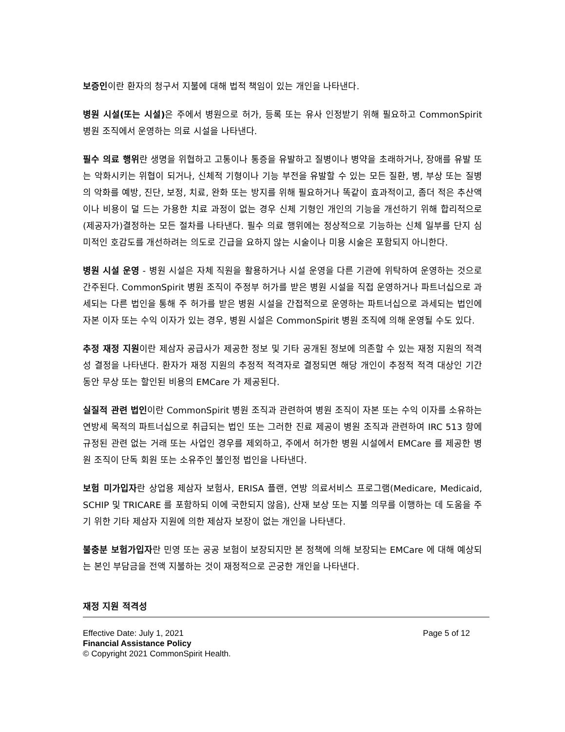보증인이란 환자의 청구서 지불에 대해 법적 책임이 있는 개인을 나타낸다.
병원 시설(또는 시설) 은 주에서 병원으로 허가, 등록 또는 유사 인정받기 위해 필요하고 CommonSpirit 병원 조직에서 운영하는 의료 시설을 나타낸다.
필수 의료 행위란 생명을 위협하고 고통이나 통증을 유발하고 질병이나 병약을 초래하거나, 장애를 유발 또는 악화시키는 위협이 되거나, 신체적 기형이나 기능 부전을 유발할 수 있는 모든 질환, 병, 부상 또는 질병의 악화를 예방, 진단, 보정, 치료, 완화 또는 방지를 위해 필요하거나 똑같이 효과적이고, 좀더 적은 추산액이나 비용이 덜 드는 가용한 치료 과정이 없는 경우 신체 기형인 개인의 기능을 개선하기 위해 합리적으로 (제공자가)결정하는 모든 절차를 나타낸다. 필수 의료 행위에는 정상적으로 기능하는 신체 일부를 단지 심미적인 호감도를 개선하려는 의도로 긴급을 요하지 않는 시술이나 미용 시술은 포함되지 아니한다.
병원 시설 운영 - 병원 시설은 자체 직원을 활용하거나 시설 운영을 다른 기관에 위탁하여 운영하는 것으로 간주된다. CommonSpirit 병원 조직이 주정부 허가를 받은 병원 시설을 직접 운영하거나 파트너십으로 과세되는 다른 법인을 통해 주 허가를 받은 병원 시설을 간접적으로 운영하는 파트너십으로 과세되는 법인에 자본 이자 또는 수익 이자가 있는 경우, 병원 시설은 CommonSpirit 병원 조직에 의해 운영될 수도 있다.
추정 재정 지원이란 제삼자 공급사가 제공한 정보 및 기타 공개된 정보에 의존할 수 있는 재정 지원의 적격성 결정을 나타낸다. 환자가 재정 지원의 추정적 적격자로 결정되면 해당 개인이 추정적 적격 대상인 기간 동안 무상 또는 할인된 비용의 EMCare 가 제공된다.
실질적 관련 법인이란 CommonSpirit 병원 조직과 관련하여 병원 조직이 자본 또는 수익 이자를 소유하는 연방세 목적의 파트너십으로 취급되는 법인 또는 그러한 진료 제공이 병원 조직과 관련하여 IRC 513 항에 규정된 관련 없는 거래 또는 사업인 경우를 제외하고, 주에서 허가한 병원 시설에서 EMCare 를 제공한 병원 조직이 단독 회원 또는 소유주인 불인정 법인을 나타낸다.
보험 미가입자란 상업용 제삼자 보험사, ERISA 플랜, 연방 의료서비스 프로그램(Medicare, Medicaid, SCHIP 및 TRICARE 를 포함하되 이에 국한되지 않음), 산재 보상 또는 지불 의무를 이행하는 데 도움을 주기 위한 기타 제삼자 지원에 의한 제삼자 보장이 없는 개인을 나타낸다.
불충분 보험가입자란 민영 또는 공공 보험이 보장되지만 본 정책에 의해 보장되는 EMCare 에 대해 예상되는 본인 부담금을 전액 지불하는 것이 재정적으로 곤궁한 개인을 나타낸다.
재정 지원 적격성
Effective Date: July 1, 2021 Page 5 of 12
Financial Assistance Policy
© Copyright 2021 CommonSpirit Health.